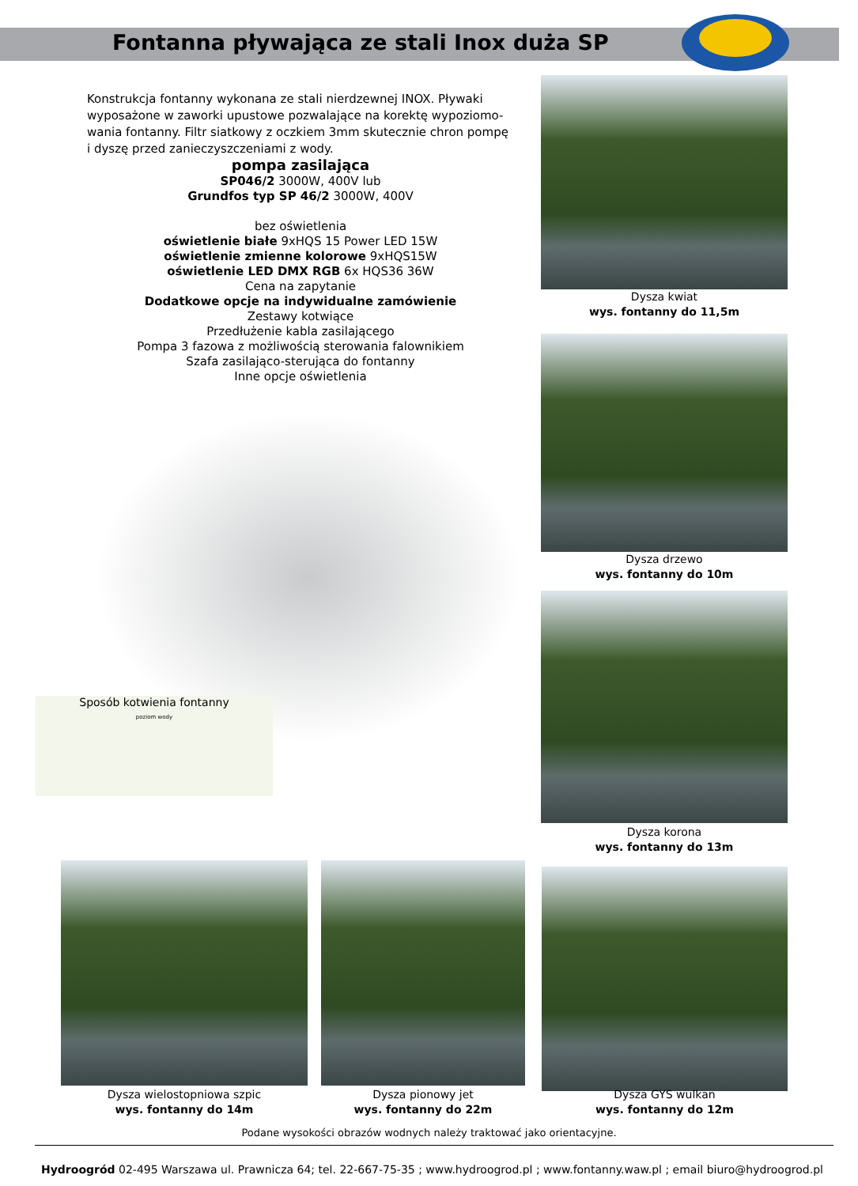Fontanna pływająca ze stali Inox duża SP
Konstrukcja fontanny wykonana ze stali nierdzewnej INOX. Pływaki wyposażone w zaworki upustowe pozwalające na korektę wypoziomo-wania fontanny. Filtr siatkowy z oczkiem 3mm skutecznie chron pompę i dyszę przed zanieczyszczeniami z wody.
pompa zasilająca
SP046/2 3000W, 400V lub
Grundfos typ SP 46/2 3000W, 400V
bez oświetlenia
oświetlenie białe 9xHQS 15 Power LED 15W
oświetlenie zmienne kolorowe 9xHQS15W
oświetlenie LED DMX RGB 6x HQS36 36W
Cena na zapytanie
Dodatkowe opcje na indywidualne zamówienie
Zestawy kotwiące
Przedłużenie kabla zasilającego
Pompa 3 fazowa z możliwością sterowania falownikiem
Szafa zasilająco-sterująca do fontanny
Inne opcje oświetlenia
Sposób kotwienia fontanny
poziom wody
Dysza kwiat
wys. fontanny do 11,5m
Dysza drzewo
wys. fontanny do 10m
Dysza korona
wys. fontanny do 13m
Dysza wielostopniowa szpic
wys. fontanny do 14m
Dysza pionowy jet
wys. fontanny do 22m
Dysza GYS wulkan
wys. fontanny do 12m
Podane wysokości obrazów wodnych należy traktować jako orientacyjne.
Hydroogród 02-495 Warszawa ul. Prawnicza 64; tel. 22-667-75-35 ; www.hydroogrod.pl ; www.fontanny.waw.pl ; email biuro@hydroogrod.pl